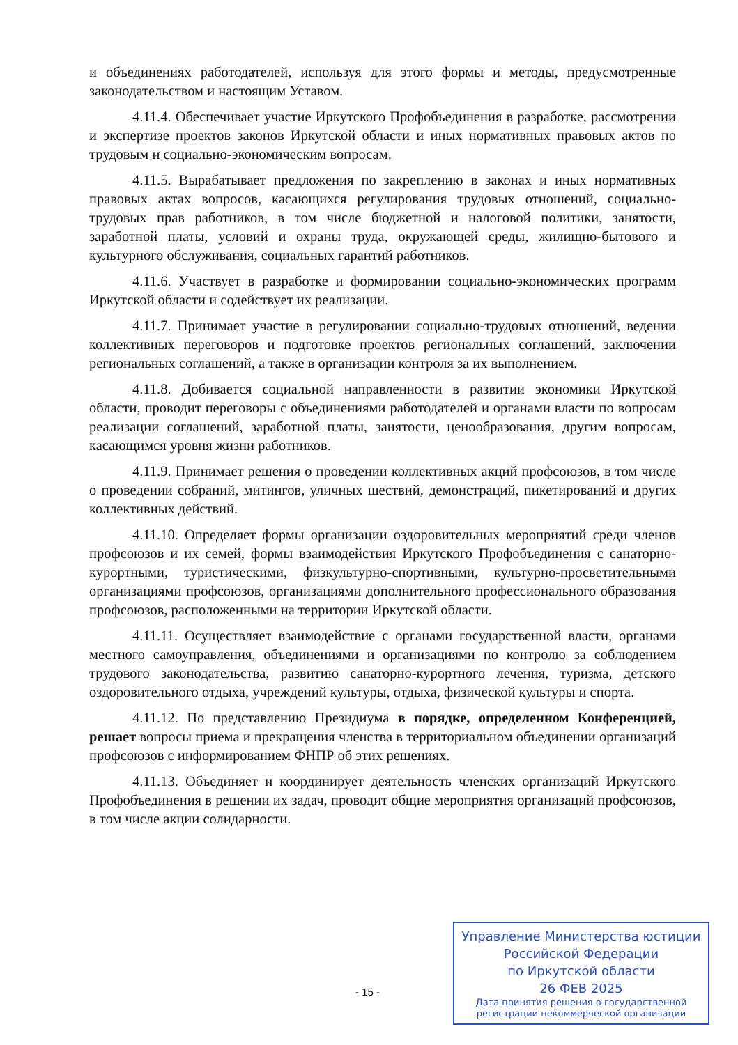и объединениях работодателей, используя для этого формы и методы, предусмотренные законодательством и настоящим Уставом.
4.11.4. Обеспечивает участие Иркутского Профобъединения в разработке, рассмотрении и экспертизе проектов законов Иркутской области и иных нормативных правовых актов по трудовым и социально-экономическим вопросам.
4.11.5. Вырабатывает предложения по закреплению в законах и иных нормативных правовых актах вопросов, касающихся регулирования трудовых отношений, социально-трудовых прав работников, в том числе бюджетной и налоговой политики, занятости, заработной платы, условий и охраны труда, окружающей среды, жилищно-бытового и культурного обслуживания, социальных гарантий работников.
4.11.6. Участвует в разработке и формировании социально-экономических программ Иркутской области и содействует их реализации.
4.11.7. Принимает участие в регулировании социально-трудовых отношений, ведении коллективных переговоров и подготовке проектов региональных соглашений, заключении региональных соглашений, а также в организации контроля за их выполнением.
4.11.8. Добивается социальной направленности в развитии экономики Иркутской области, проводит переговоры с объединениями работодателей и органами власти по вопросам реализации соглашений, заработной платы, занятости, ценообразования, другим вопросам, касающимся уровня жизни работников.
4.11.9. Принимает решения о проведении коллективных акций профсоюзов, в том числе о проведении собраний, митингов, уличных шествий, демонстраций, пикетирований и других коллективных действий.
4.11.10. Определяет формы организации оздоровительных мероприятий среди членов профсоюзов и их семей, формы взаимодействия Иркутского Профобъединения с санаторно-курортными, туристическими, физкультурно-спортивными, культурно-просветительными организациями профсоюзов, организациями дополнительного профессионального образования профсоюзов, расположенными на территории Иркутской области.
4.11.11. Осуществляет взаимодействие с органами государственной власти, органами местного самоуправления, объединениями и организациями по контролю за соблюдением трудового законодательства, развитию санаторно-курортного лечения, туризма, детского оздоровительного отдыха, учреждений культуры, отдыха, физической культуры и спорта.
4.11.12. По представлению Президиума в порядке, определенном Конференцией, решает вопросы приема и прекращения членства в территориальном объединении организаций профсоюзов с информированием ФНПР об этих решениях.
4.11.13. Объединяет и координирует деятельность членских организаций Иркутского Профобъединения в решении их задач, проводит общие мероприятия организаций профсоюзов, в том числе акции солидарности.
- 15 -
Управление Министерства юстиции
Российской Федерации
по Иркутской области
26 ФЕВ 2025
Дата принятия решения о государственной регистрации некоммерческой организации